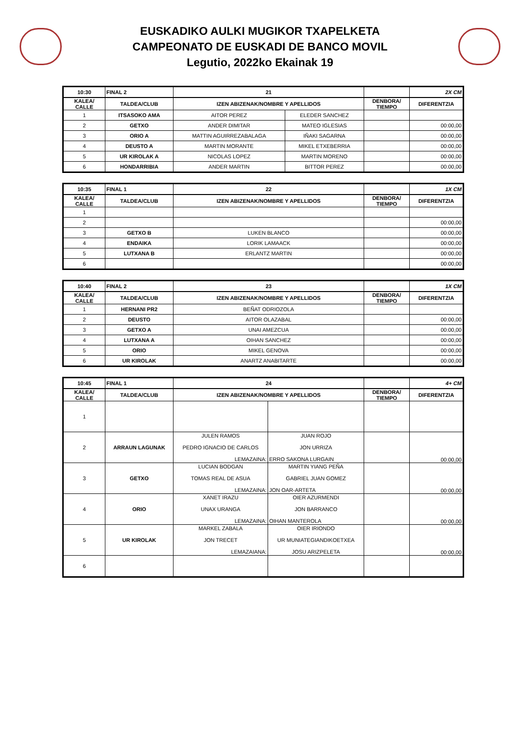EUSKADIKO AULKI MUGIKOR TXAPELKETA
CAMPEONATO DE EUSKADI DE BANCO MOVIL
Legutio, 2022ko Ekainak 19
| 10:30 | FINAL 2 | 21 | | | 2X CM |
| KALEA/ CALLE | TALDEA/CLUB | IZEN ABIZENAK/NOMBRE Y APELLIDOS | | DENBORA/ TIEMPO | DIFERENTZIA |
| 1 | ITSASOKO AMA | AITOR PEREZ | ELEDER SANCHEZ | | |
| 2 | GETXO | ANDER DIMITAR | MATEO IGLESIAS | | 00:00,00 |
| 3 | ORIO A | MATTIN AGUIRREZABALAGA | IÑAKI SAGARNA | | 00:00,00 |
| 4 | DEUSTO A | MARTIN MORANTE | MIKEL ETXEBERRIA | | 00:00,00 |
| 5 | UR KIROLAK A | NICOLAS LOPEZ | MARTIN MORENO | | 00:00,00 |
| 6 | HONDARRIBIA | ANDER MARTIN | BITTOR PEREZ | | 00:00,00 |
| 10:35 | FINAL 1 | 22 | | 1X CM |
| KALEA/ CALLE | TALDEA/CLUB | IZEN ABIZENAK/NOMBRE Y APELLIDOS | DENBORA/ TIEMPO | DIFERENTZIA |
| 1 | | | | |
| 2 | | | | 00:00,00 |
| 3 | GETXO B | LUKEN BLANCO | | 00:00,00 |
| 4 | ENDAIKA | LORIK LAMAACK | | 00:00,00 |
| 5 | LUTXANA B | ERLANTZ MARTIN | | 00:00,00 |
| 6 | | | | 00:00,00 |
| 10:40 | FINAL 2 | 23 | | 1X CM |
| KALEA/ CALLE | TALDEA/CLUB | IZEN ABIZENAK/NOMBRE Y APELLIDOS | DENBORA/ TIEMPO | DIFERENTZIA |
| 1 | HERNANI PR2 | BEÑAT ODRIOZOLA | | |
| 2 | DEUSTO | AITOR OLAZABAL | | 00:00,00 |
| 3 | GETXO A | UNAI AMEZCUA | | 00:00,00 |
| 4 | LUTXANA A | OIHAN SANCHEZ | | 00:00,00 |
| 5 | ORIO | MIKEL GENOVA | | 00:00,00 |
| 6 | UR KIROLAK | ANARTZ ANABITARTE | | 00:00,00 |
| 10:45 | FINAL 1 | 24 | | | 4+ CM |
| KALEA/ CALLE | TALDEA/CLUB | IZEN ABIZENAK/NOMBRE Y APELLIDOS | | DENBORA/ TIEMPO | DIFERENTZIA |
| 1 | | | | | |
| 2 | ARRAUN LAGUNAK | JULEN RAMOS PEDRO IGNACIO DE CARLOS LEMAZAINA: | JUAN ROJO JON URRIZA ERRO SAKONA LURGAIN | | 00:00,00 |
| 3 | GETXO | LUCIAN BODGAN TOMAS REAL DE ASUA LEMAZAINA: | MARTIN YIANG PEÑA GABRIEL JUAN GOMEZ JON OAR-ARTETA | | 00:00,00 |
| 4 | ORIO | XANET IRAZU UNAX URANGA LEMAZAINA: | OIER AZURMENDI JON BARRANCO OIHAN MANTEROLA | | 00:00,00 |
| 5 | UR KIROLAK | MARKEL ZABALA JON TRECET LEMAZAIANA: | OIER IRIONDO UR MUNIATEGIANDIKOETXEA JOSU ARIZPELETA | | 00:00,00 |
| 6 | | | | | |